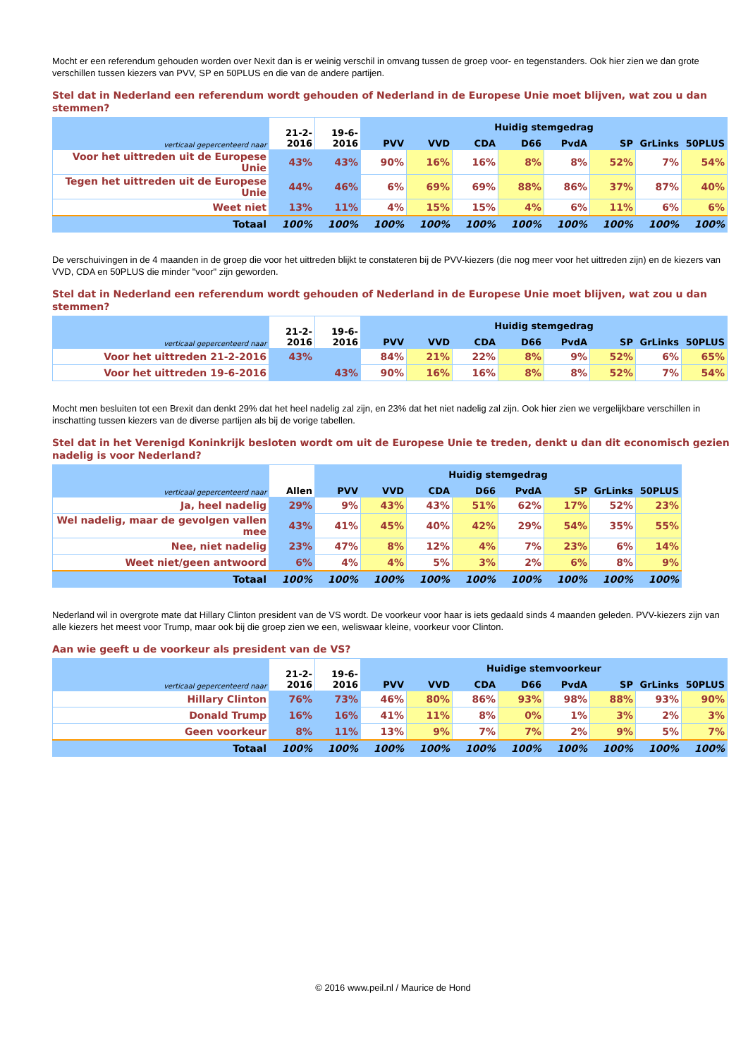Mocht er een referendum gehouden worden over Nexit dan is er weinig verschil in omvang tussen de groep voor- en tegenstanders. Ook hier zien we dan grote verschillen tussen kiezers van PVV, SP en 50PLUS en die van de andere partijen.
Stel dat in Nederland een referendum wordt gehouden of Nederland in de Europese Unie moet blijven, wat zou u dan stemmen?
| verticaal gepercenteerd naar | 21-2-2016 | 19-6-2016 | Huidig stemgedrag | | | | | | | |
| --- | --- | --- | --- | --- | --- | --- | --- | --- | --- | --- |
| | | | PVV | VVD | CDA | D66 | PvdA | SP | GrLinks | 50PLUS |
| Voor het uittreden uit de Europese Unie | 43% | 43% | 90% | 16% | 16% | 8% | 8% | 52% | 7% | 54% |
| Tegen het uittreden uit de Europese Unie | 44% | 46% | 6% | 69% | 69% | 88% | 86% | 37% | 87% | 40% |
| Weet niet | 13% | 11% | 4% | 15% | 15% | 4% | 6% | 11% | 6% | 6% |
| Totaal | 100% | 100% | 100% | 100% | 100% | 100% | 100% | 100% | 100% | 100% |
De verschuivingen in de 4 maanden in de groep die voor het uittreden blijkt te constateren bij de PVV-kiezers (die nog meer voor het uittreden zijn) en de kiezers van VVD, CDA en 50PLUS die minder "voor" zijn geworden.
Stel dat in Nederland een referendum wordt gehouden of Nederland in de Europese Unie moet blijven, wat zou u dan stemmen?
| verticaal gepercenteerd naar | 21-2-2016 | 19-6-2016 | Huidig stemgedrag | | | | | | | |
| --- | --- | --- | --- | --- | --- | --- | --- | --- | --- | --- |
| | | | PVV | VVD | CDA | D66 | PvdA | SP | GrLinks | 50PLUS |
| Voor het uittreden 21-2-2016 | 43% | | 84% | 21% | 22% | 8% | 9% | 52% | 6% | 65% |
| Voor het uittreden 19-6-2016 | | 43% | 90% | 16% | 16% | 8% | 8% | 52% | 7% | 54% |
Mocht men besluiten tot een Brexit dan denkt 29% dat het heel nadelig zal zijn, en 23% dat het niet nadelig zal zijn. Ook hier zien we vergelijkbare verschillen in inschatting tussen kiezers van de diverse partijen als bij de vorige tabellen.
Stel dat in het Verenigd Koninkrijk besloten wordt om uit de Europese Unie te treden, denkt u dan dit economisch gezien nadelig is voor Nederland?
| verticaal gepercenteerd naar | Allen | Huidig stemgedrag | | | | | | | |
| --- | --- | --- | --- | --- | --- | --- | --- | --- | --- |
| | | PVV | VVD | CDA | D66 | PvdA | SP | GrLinks | 50PLUS |
| Ja, heel nadelig | 29% | 9% | 43% | 43% | 51% | 62% | 17% | 52% | 23% |
| Wel nadelig, maar de gevolgen vallen mee | 43% | 41% | 45% | 40% | 42% | 29% | 54% | 35% | 55% |
| Nee, niet nadelig | 23% | 47% | 8% | 12% | 4% | 7% | 23% | 6% | 14% |
| Weet niet/geen antwoord | 6% | 4% | 4% | 5% | 3% | 2% | 6% | 8% | 9% |
| Totaal | 100% | 100% | 100% | 100% | 100% | 100% | 100% | 100% | 100% |
Nederland wil in overgrote mate dat Hillary Clinton president van de VS wordt. De voorkeur voor haar is iets gedaald sinds 4 maanden geleden. PVV-kiezers zijn van alle kiezers het meest voor Trump, maar ook bij die groep zien we een, weliswaar kleine, voorkeur voor Clinton.
Aan wie geeft u de voorkeur als president van de VS?
| verticaal gepercenteerd naar | 21-2-2016 | 19-6-2016 | Huidige stemvoorkeur | | | | | | | |
| --- | --- | --- | --- | --- | --- | --- | --- | --- | --- | --- |
| | | | PVV | VVD | CDA | D66 | PvdA | SP | GrLinks | 50PLUS |
| Hillary Clinton | 76% | 73% | 46% | 80% | 86% | 93% | 98% | 88% | 93% | 90% |
| Donald Trump | 16% | 16% | 41% | 11% | 8% | 0% | 1% | 3% | 2% | 3% |
| Geen voorkeur | 8% | 11% | 13% | 9% | 7% | 7% | 2% | 9% | 5% | 7% |
| Totaal | 100% | 100% | 100% | 100% | 100% | 100% | 100% | 100% | 100% | 100% |
© 2016 www.peil.nl / Maurice de Hond